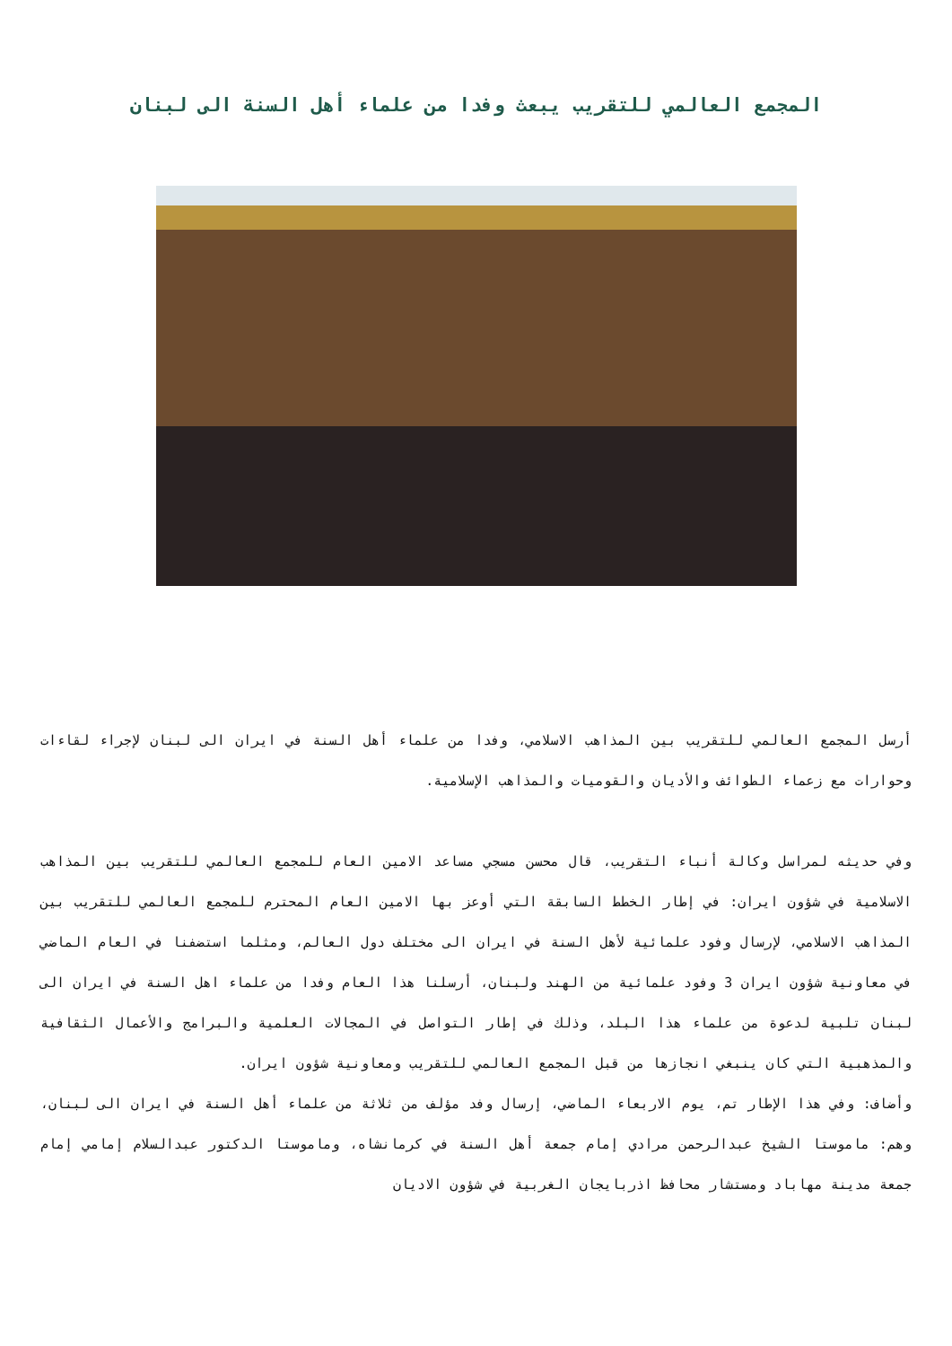المجمع العالمي للتقريب يبعث وفدا من علماء أهل السنة الى لبنان
أرسل المجمع العالمي للتقريب بين المذاهب الاسلامي، وفدا من علماء أهل السنة في ايران الى لبنان لإجراء لقاءات وحوارات مع زعماء الطوائف والأديان والقوميات والمذاهب الإسلامية.
وفي حديثه لمراسل وكالة أنباء التقريب، قال محسن مسجي مساعد الامين العام للمجمع العالمي للتقريب بين المذاهب الاسلامية في شؤون ايران: في إطار الخطط السابقة التي أوعز بها الامين العام المحترم للمجمع العالمي للتقريب بين المذاهب الاسلامي، لإرسال وفود علمائية لأهل السنة في ايران الى مختلف دول العالم، ومثلما استضفنا في العام الماضي في معاونية شؤون ايران 3 وفود علمائية من الهند ولبنان، أرسلنا هذا العام وفدا من علماء اهل السنة في ايران الى لبنان تلبية لدعوة من علماء هذا البلد، وذلك في إطار التواصل في المجالات العلمية والبرامج والأعمال الثقافية والمذهبية التي كان ينبغي انجازها من قبل المجمع العالمي للتقريب ومعاونية شؤون ايران.
وأضاف: وفي هذا الإطار تم، يوم الاربعاء الماضي، إرسال وفد مؤلف من ثلاثة من علماء أهل السنة في ايران الى لبنان، وهم: ماموستا الشيخ عبدالرحمن مرادي إمام جمعة أهل السنة في كرمانشاه، وماموستا الدكتور عبدالسلام إمامي إمام جمعة مدينة مهاباد ومستشار محافظ اذربايجان الغربية في شؤون الاديان